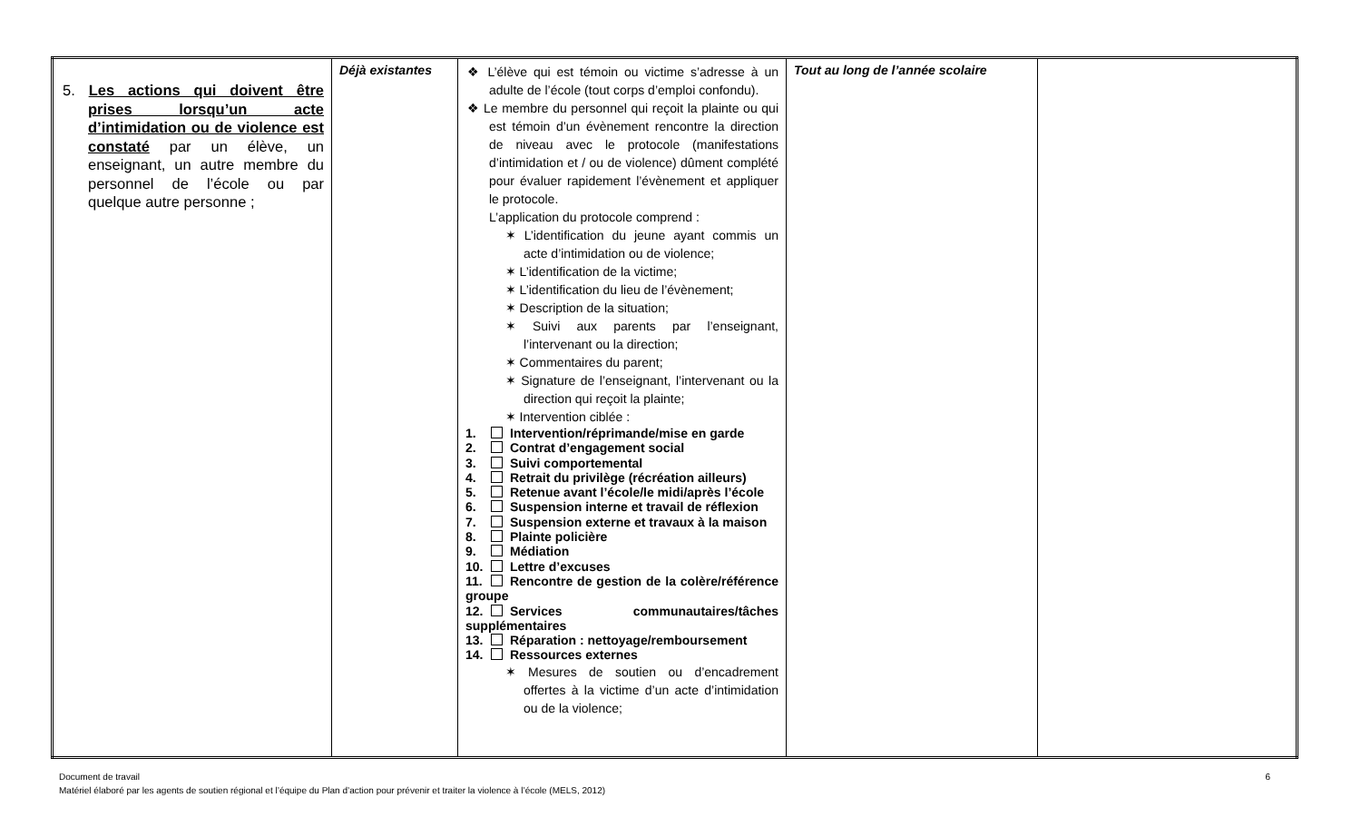| 5. Les actions qui doivent être prises lorsqu’un acte d’intimidation ou de violence est constaté par un élève, un enseignant, un autre membre du personnel de l’école ou par quelque autre personne ; | Déjà existantes | ❖ L’élève qui est témoin ou victime s’adresse à un adulte de l’école (tout corps d’emploi confondu). ❖ Le membre du personnel qui reçoit la plainte ou qui est témoin d’un évènement rencontre la direction de niveau avec le protocole (manifestations d’intimidation et / ou de violence) dûment complété pour évaluer rapidement l’évènement et appliquer le protocole. L’application du protocole comprend : ✶ L’identification du jeune ayant commis un acte d’intimidation ou de violence; ✶ L’identification de la victime; ✶ L’identification du lieu de l’évènement; ✶ Description de la situation; ✶ Suivi aux parents par l’enseignant, l’intervenant ou la direction; ✶ Commentaires du parent; ✶ Signature de l’enseignant, l’intervenant ou la direction qui reçoit la plainte; ✶ Intervention ciblée : 1. Intervention/réprimande/mise en garde 2. Contrat d’engagement social 3. Suivi comportemental 4. Retrait du privilège (récréation ailleurs) 5. Retenue avant l’école/le midi/après l’école 6. Suspension interne et travail de réflexion 7. Suspension externe et travaux à la maison 8. Plainte policière 9. Médiation 10. Lettre d’excuses 11. Rencontre de gestion de la colère/référence groupe 12. Services communautaires/tâches supplémentaires 13. Réparation : nettoyage/remboursement 14. Ressources externes ✶ Mesures de soutien ou d’encadrement offertes à la victime d’un acte d’intimidation ou de la violence; | Tout au long de l’année scolaire | |
6 Document de travail
Matériel élaboré par les agents de soutien régional et l’équipe du Plan d’action pour prévenir et traiter la violence à l’école (MELS, 2012)